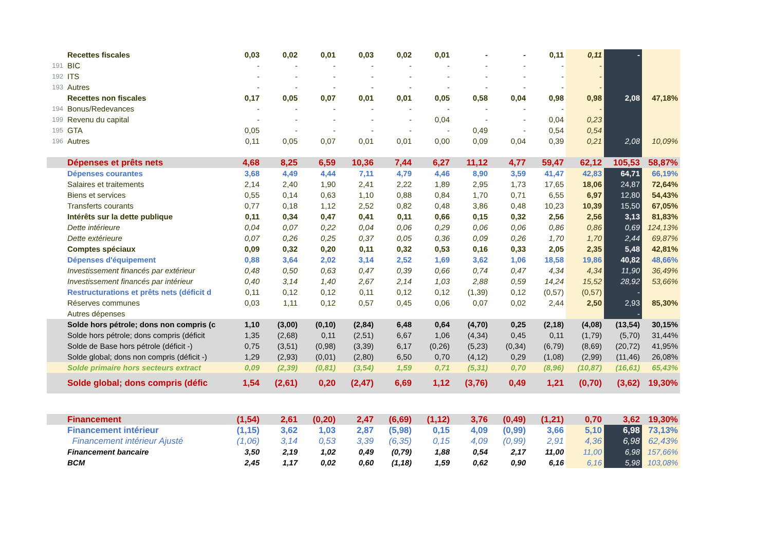| | Recettes fiscales | 0,03 | 0,02 | 0,01 | 0,03 | 0,02 | 0,01 | - | - | 0,11 | 0,11 | - | |
| 191 | BIC | - | - | - | - | - | - | - | - | - | - | | |
| 192 | ITS | - | - | - | - | - | - | - | - | - | - | | |
| 193 | Autres | - | - | - | - | - | - | - | - | - | - | | |
| | Recettes non fiscales | 0,17 | 0,05 | 0,07 | 0,01 | 0,01 | 0,05 | 0,58 | 0,04 | 0,98 | 0,98 | 2,08 | 47,18% |
| 194 | Bonus/Redevances | - | - | - | - | - | - | - | - | - | - | | |
| 199 | Revenu du capital | - | - | - | - | - | 0,04 | - | - | 0,04 | 0,23 | | |
| 195 | GTA | 0,05 | - | - | - | - | - | 0,49 | - | 0,54 | 0,54 | | |
| 196 | Autres | 0,11 | 0,05 | 0,07 | 0,01 | 0,01 | 0,00 | 0,09 | 0,04 | 0,39 | 0,21 | 2,08 | 10,09% |
| | Dépenses et prêts nets | 4,68 | 8,25 | 6,59 | 10,36 | 7,44 | 6,27 | 11,12 | 4,77 | 59,47 | 62,12 | 105,53 | 58,87% |
| | Dépenses courantes | 3,68 | 4,49 | 4,44 | 7,11 | 4,79 | 4,46 | 8,90 | 3,59 | 41,47 | 42,83 | 64,71 | 66,19% |
| | Salaires et traitements | 2,14 | 2,40 | 1,90 | 2,41 | 2,22 | 1,89 | 2,95 | 1,73 | 17,65 | 18,06 | 24,87 | 72,64% |
| | Biens et services | 0,55 | 0,14 | 0,63 | 1,10 | 0,88 | 0,84 | 1,70 | 0,71 | 6,55 | 6,97 | 12,80 | 54,43% |
| | Transferts courants | 0,77 | 0,18 | 1,12 | 2,52 | 0,82 | 0,48 | 3,86 | 0,48 | 10,23 | 10,39 | 15,50 | 67,05% |
| | Intérêts sur la dette publique | 0,11 | 0,34 | 0,47 | 0,41 | 0,11 | 0,66 | 0,15 | 0,32 | 2,56 | 2,56 | 3,13 | 81,83% |
| | Dette intérieure | 0,04 | 0,07 | 0,22 | 0,04 | 0,06 | 0,29 | 0,06 | 0,06 | 0,86 | 0,86 | 0,69 | 124,13% |
| | Dette extérieure | 0,07 | 0,26 | 0,25 | 0,37 | 0,05 | 0,36 | 0,09 | 0,26 | 1,70 | 1,70 | 2,44 | 69,87% |
| | Comptes spéciaux | 0,09 | 0,32 | 0,20 | 0,11 | 0,32 | 0,53 | 0,16 | 0,33 | 2,05 | 2,35 | 5,48 | 42,81% |
| | Dépenses d'équipement | 0,88 | 3,64 | 2,02 | 3,14 | 2,52 | 1,69 | 3,62 | 1,06 | 18,58 | 19,86 | 40,82 | 48,66% |
| | Investissement financés par extérieur | 0,48 | 0,50 | 0,63 | 0,47 | 0,39 | 0,66 | 0,74 | 0,47 | 4,34 | 4,34 | 11,90 | 36,49% |
| | Investissement financés par intérieur | 0,40 | 3,14 | 1,40 | 2,67 | 2,14 | 1,03 | 2,88 | 0,59 | 14,24 | 15,52 | 28,92 | 53,66% |
| | Restructurations et prêts nets (déficit d | 0,11 | 0,12 | 0,12 | 0,11 | 0,12 | 0,12 | (1,39) | 0,12 | (0,57) | (0,57) | - | |
| | Réserves communes | 0,03 | 1,11 | 0,12 | 0,57 | 0,45 | 0,06 | 0,07 | 0,02 | 2,44 | 2,50 | 2,93 | 85,30% |
| | Autres dépenses | | | | | | | | | | | - | |
| | Solde hors pétrole; dons non compris (c | 1,10 | (3,00) | (0,10) | (2,84) | 6,48 | 0,64 | (4,70) | 0,25 | (2,18) | (4,08) | (13,54) | 30,15% |
| | Solde hors pétrole; dons compris (déficit | 1,35 | (2,68) | 0,11 | (2,51) | 6,67 | 1,06 | (4,34) | 0,45 | 0,11 | (1,79) | (5,70) | 31,44% |
| | Solde de Base hors pétrole (déficit -) | 0,75 | (3,51) | (0,98) | (3,39) | 6,17 | (0,26) | (5,23) | (0,34) | (6,79) | (8,69) | (20,72) | 41,95% |
| | Solde global; dons non compris (déficit -) | 1,29 | (2,93) | (0,01) | (2,80) | 6,50 | 0,70 | (4,12) | 0,29 | (1,08) | (2,99) | (11,46) | 26,08% |
| | Solde primaire hors secteurs extract | 0,09 | (2,39) | (0,81) | (3,54) | 1,59 | 0,71 | (5,31) | 0,70 | (8,96) | (10,87) | (16,61) | 65,43% |
| | Solde global; dons compris (défic | 1,54 | (2,61) | 0,20 | (2,47) | 6,69 | 1,12 | (3,76) | 0,49 | 1,21 | (0,70) | (3,62) | 19,30% |
| | Financement | (1,54) | 2,61 | (0,20) | 2,47 | (6,69) | (1,12) | 3,76 | (0,49) | (1,21) | 0,70 | 3,62 | 19,30% |
| | Financement intérieur | (1,15) | 3,62 | 1,03 | 2,87 | (5,98) | 0,15 | 4,09 | (0,99) | 3,66 | 5,10 | 6,98 | 73,13% |
| | Financement intérieur Ajusté | (1,06) | 3,14 | 0,53 | 3,39 | (6,35) | 0,15 | 4,09 | (0,99) | 2,91 | 4,36 | 6,98 | 62,43% |
| | Financement bancaire | 3,50 | 2,19 | 1,02 | 0,49 | (0,79) | 1,88 | 0,54 | 2,17 | 11,00 | 11,00 | 6,98 | 157,66% |
| | BCM | 2,45 | 1,17 | 0,02 | 0,60 | (1,18) | 1,59 | 0,62 | 0,90 | 6,16 | 6,16 | 5,98 | 103,08% |